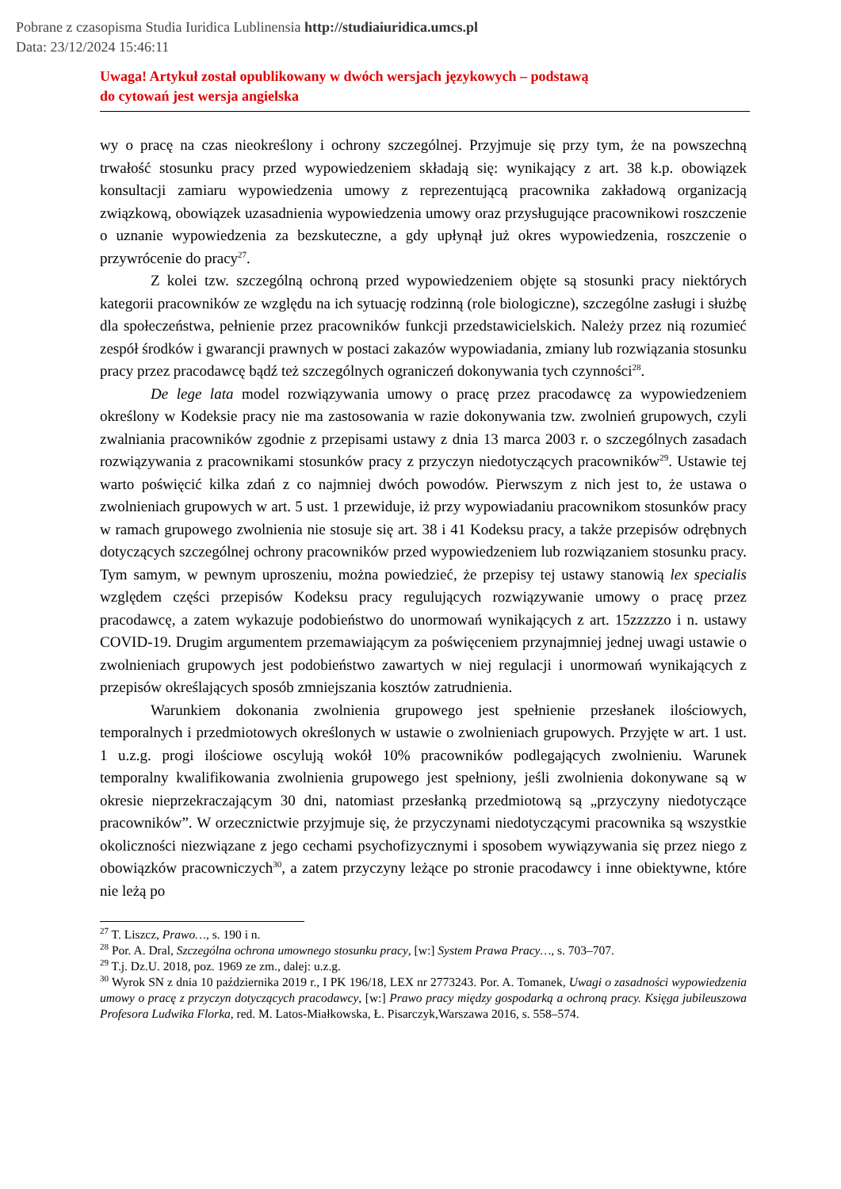Pobrane z czasopisma Studia Iuridica Lublinensia http://studiaiuridica.umcs.pl
Data: 23/12/2024 15:46:11
Uwaga! Artykuł został opublikowany w dwóch wersjach językowych – podstawą
do cytowań jest wersja angielska
wy o pracę na czas nieokreślony i ochrony szczególnej. Przyjmuje się przy tym, że na powszechną trwałość stosunku pracy przed wypowiedzeniem składają się: wynikający z art. 38 k.p. obowiązek konsultacji zamiaru wypowiedzenia umowy z reprezentującą pracownika zakładową organizacją związkową, obowiązek uzasadnienia wypowiedzenia umowy oraz przysługujące pracownikowi roszczenie o uznanie wypowiedzenia za bezskuteczne, a gdy upłynął już okres wypowiedzenia, roszczenie o przywrócenie do pracy<sup>27</sup>.
Z kolei tzw. szczególną ochroną przed wypowiedzeniem objęte są stosunki pracy niektórych kategorii pracowników ze względu na ich sytuację rodzinną (role biologiczne), szczególne zasługi i służbę dla społeczeństwa, pełnienie przez pracowników funkcji przedstawicielskich. Należy przez nią rozumieć zespół środków i gwarancji prawnych w postaci zakazów wypowiadania, zmiany lub rozwiązania stosunku pracy przez pracodawcę bądź też szczególnych ograniczeń dokonywania tych czynności<sup>28</sup>.
De lege lata model rozwiązywania umowy o pracę przez pracodawcę za wypowiedzeniem określony w Kodeksie pracy nie ma zastosowania w razie dokonywania tzw. zwolnień grupowych, czyli zwalniania pracowników zgodnie z przepisami ustawy z dnia 13 marca 2003 r. o szczególnych zasadach rozwiązywania z pracownikami stosunków pracy z przyczyn niedotyczących pracowników<sup>29</sup>. Ustawie tej warto poświęcić kilka zdań z co najmniej dwóch powodów. Pierwszym z nich jest to, że ustawa o zwolnieniach grupowych w art. 5 ust. 1 przewiduje, iż przy wypowiadaniu pracownikom stosunków pracy w ramach grupowego zwolnienia nie stosuje się art. 38 i 41 Kodeksu pracy, a także przepisów odrębnych dotyczących szczególnej ochrony pracowników przed wypowiedzeniem lub rozwiązaniem stosunku pracy. Tym samym, w pewnym uproszeniu, można powiedzieć, że przepisy tej ustawy stanowią lex specialis względem części przepisów Kodeksu pracy regulujących rozwiązywanie umowy o pracę przez pracodawcę, a zatem wykazuje podobieństwo do unormowań wynikających z art. 15zzzzzo i n. ustawy COVID-19. Drugim argumentem przemawiającym za poświęceniem przynajmniej jednej uwagi ustawie o zwolnieniach grupowych jest podobieństwo zawartych w niej regulacji i unormowań wynikających z przepisów określających sposób zmniejszania kosztów zatrudnienia.
Warunkiem dokonania zwolnienia grupowego jest spełnienie przesłanek ilościowych, temporalnych i przedmiotowych określonych w ustawie o zwolnieniach grupowych. Przyjęte w art. 1 ust. 1 u.z.g. progi ilościowe oscylują wokół 10% pracowników podlegających zwolnieniu. Warunek temporalny kwalifikowania zwolnienia grupowego jest spełniony, jeśli zwolnienia dokonywane są w okresie nieprzekraczającym 30 dni, natomiast przesłanką przedmiotową są „przyczyny niedotyczące pracowników”. W orzecznictwie przyjmuje się, że przyczynami niedotyczącymi pracownika są wszystkie okoliczności niezwiązane z jego cechami psychofizycznymi i sposobem wywiązywania się przez niego z obowiązków pracowniczych<sup>30</sup>, a zatem przyczyny leżące po stronie pracodawcy i inne obiektywne, które nie leżą po
<sup>27</sup> T. Liszcz, Prawo…, s. 190 i n.
<sup>28</sup> Por. A. Dral, Szczególna ochrona umownego stosunku pracy, [w:] System Prawa Pracy…, s. 703–707.
<sup>29</sup> T.j. Dz.U. 2018, poz. 1969 ze zm., dalej: u.z.g.
<sup>30</sup> Wyrok SN z dnia 10 października 2019 r., I PK 196/18, LEX nr 2773243. Por. A. Tomanek, Uwagi o zasadności wypowiedzenia umowy o pracę z przyczyn dotyczących pracodawcy, [w:] Prawo pracy między gospodarką a ochroną pracy. Księga jubileuszowa Profesora Ludwika Florka, red. M. Latos-Miałkowska, Ł. Pisarczyk,Warszawa 2016, s. 558–574.